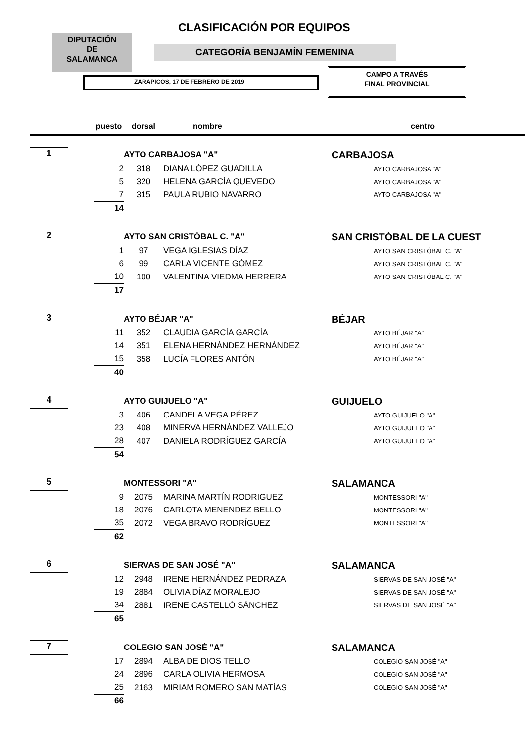CLASIFICACIÓN POR EQUIPOS
DIPUTACIÓN
DE
SALAMANCA
CATEGORÍA BENJAMÍN FEMENINA
CAMPO A TRAVÉS
FINAL PROVINCIAL
ZARAPICOS, 17 DE FEBRERO DE 2019
| | puesto | dorsal | nombre | centro |
| --- | --- | --- | --- | --- |
| 1 | | AYTO CARBAJOSA "A" | | CARBAJOSA |
| | 2 | 318 | DIANA LÓPEZ GUADILLA | AYTO CARBAJOSA "A" |
| | 5 | 320 | HELENA GARCÍA QUEVEDO | AYTO CARBAJOSA "A" |
| | 7 | 315 | PAULA RUBIO NAVARRO | AYTO CARBAJOSA "A" |
| | 14 | | | |
| 2 | | AYTO SAN CRISTÓBAL C. "A" | | SAN CRISTÓBAL DE LA CUEST |
| | 1 | 97 | VEGA IGLESIAS DÍAZ | AYTO SAN CRISTÓBAL C. "A" |
| | 6 | 99 | CARLA VICENTE GÓMEZ | AYTO SAN CRISTÓBAL C. "A" |
| | 10 | 100 | VALENTINA VIEDMA HERRERA | AYTO SAN CRISTÓBAL C. "A" |
| | 17 | | | |
| 3 | | AYTO BÉJAR "A" | | BÉJAR |
| | 11 | 352 | CLAUDIA GARCÍA GARCÍA | AYTO BÉJAR "A" |
| | 14 | 351 | ELENA HERNÁNDEZ HERNÁNDEZ | AYTO BÉJAR "A" |
| | 15 | 358 | LUCÍA FLORES ANTÓN | AYTO BÉJAR "A" |
| | 40 | | | |
| 4 | | AYTO GUIJUELO "A" | | GUIJUELO |
| | 3 | 406 | CANDELA VEGA PÉREZ | AYTO GUIJUELO "A" |
| | 23 | 408 | MINERVA HERNÁNDEZ VALLEJO | AYTO GUIJUELO "A" |
| | 28 | 407 | DANIELA RODRÍGUEZ GARCÍA | AYTO GUIJUELO "A" |
| | 54 | | | |
| 5 | | MONTESSORI "A" | | SALAMANCA |
| | 9 | 2075 | MARINA MARTÍN RODRIGUEZ | MONTESSORI "A" |
| | 18 | 2076 | CARLOTA MENENDEZ BELLO | MONTESSORI "A" |
| | 35 | 2072 | VEGA BRAVO RODRÍGUEZ | MONTESSORI "A" |
| | 62 | | | |
| 6 | | SIERVAS DE SAN JOSÉ "A" | | SALAMANCA |
| | 12 | 2948 | IRENE HERNÁNDEZ PEDRAZA | SIERVAS DE SAN JOSÉ "A" |
| | 19 | 2884 | OLIVIA DÍAZ MORALEJO | SIERVAS DE SAN JOSÉ "A" |
| | 34 | 2881 | IRENE CASTELLÓ SÁNCHEZ | SIERVAS DE SAN JOSÉ "A" |
| | 65 | | | |
| 7 | | COLEGIO SAN JOSÉ "A" | | SALAMANCA |
| | 17 | 2894 | ALBA DE DIOS TELLO | COLEGIO SAN JOSÉ "A" |
| | 24 | 2896 | CARLA OLIVIA HERMOSA | COLEGIO SAN JOSÉ "A" |
| | 25 | 2163 | MIRIAM ROMERO SAN MATÍAS | COLEGIO SAN JOSÉ "A" |
| | 66 | | | |